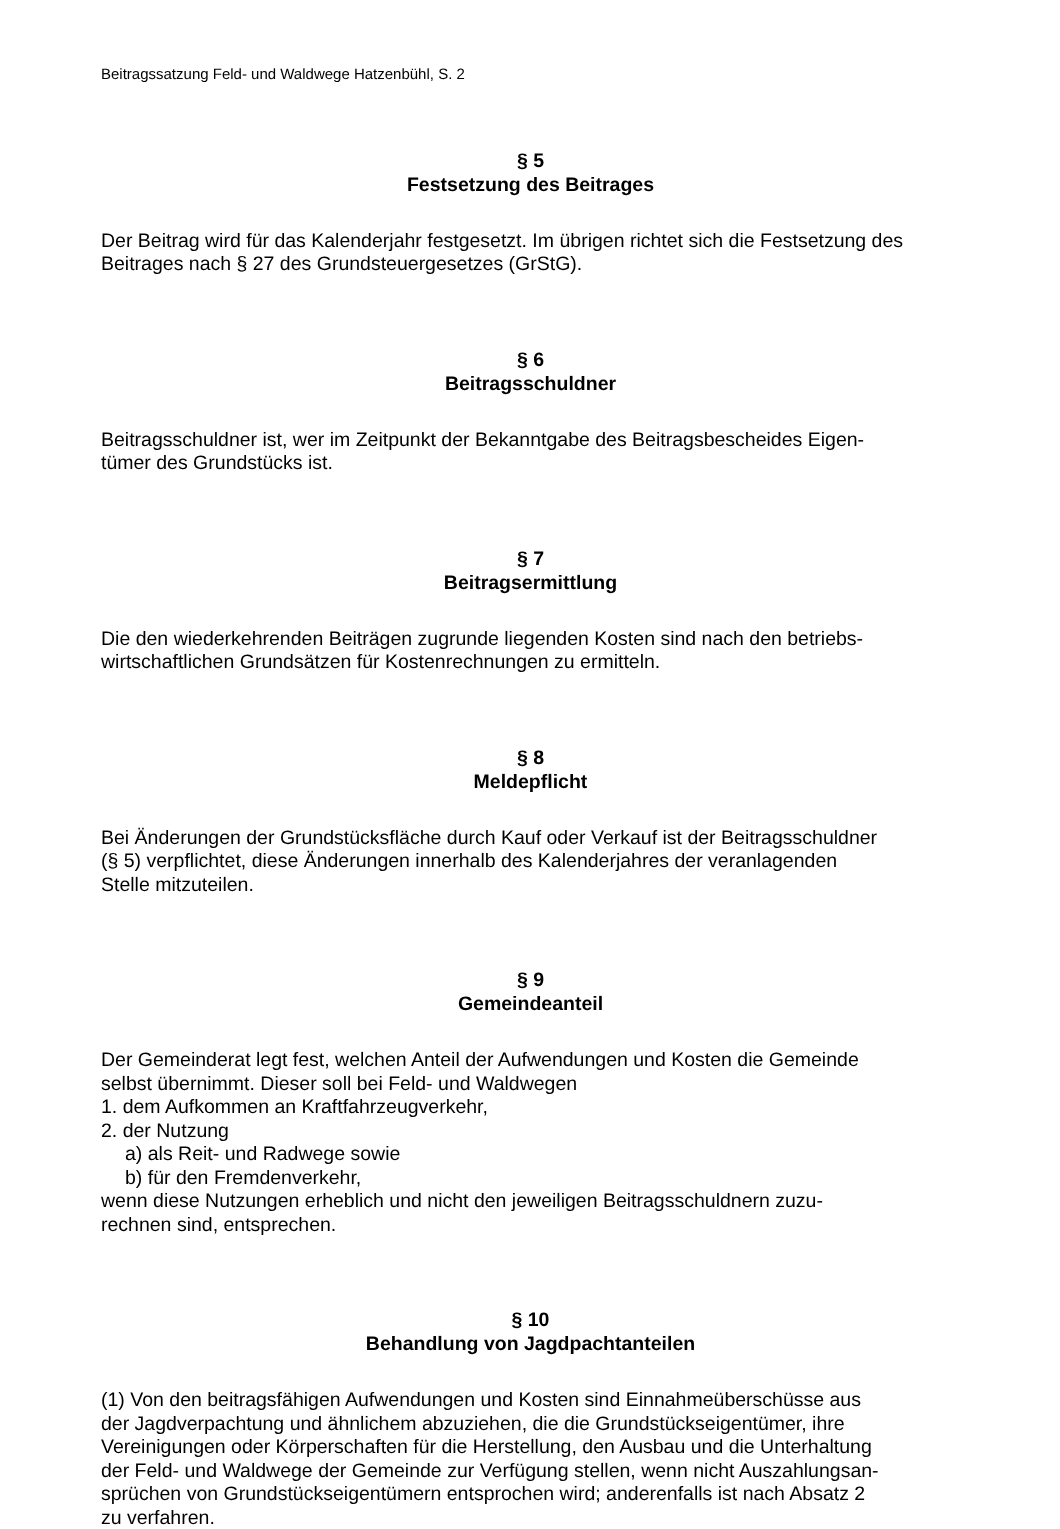Beitragssatzung Feld- und Waldwege Hatzenbühl, S. 2
§ 5
Festsetzung des Beitrages
Der Beitrag wird für das Kalenderjahr festgesetzt. Im übrigen richtet sich die Festsetzung des Beitrages nach § 27 des Grundsteuergesetzes (GrStG).
§ 6
Beitragsschuldner
Beitragsschuldner ist, wer im Zeitpunkt der Bekanntgabe des Beitragsbescheides Eigen-
tümer des Grundstücks ist.
§ 7
Beitragsermittlung
Die den wiederkehrenden Beiträgen zugrunde liegenden Kosten sind nach den betriebs-
wirtschaftlichen Grundsätzen für Kostenrechnungen zu ermitteln.
§ 8
Meldepflicht
Bei Änderungen der Grundstücksfläche durch Kauf oder Verkauf ist der Beitragsschuldner
(§ 5) verpflichtet, diese Änderungen innerhalb des Kalenderjahres der veranlagenden
Stelle mitzuteilen.
§ 9
Gemeindeanteil
Der Gemeinderat legt fest, welchen Anteil der Aufwendungen und Kosten die Gemeinde
selbst übernimmt. Dieser soll bei Feld- und Waldwegen
1. dem Aufkommen an Kraftfahrzeugverkehr,
2. der Nutzung
a) als Reit- und Radwege sowie
b) für den Fremdenverkehr,
wenn diese Nutzungen erheblich und nicht den jeweiligen Beitragsschuldnern zuzu-
rechnen sind, entsprechen.
§ 10
Behandlung von Jagdpachtanteilen
(1) Von den beitragsfähigen Aufwendungen und Kosten sind Einnahmeüberschüsse aus
der Jagdverpachtung und ähnlichem abzuziehen, die die Grundstückseigentümer, ihre
Vereinigungen oder Körperschaften für die Herstellung, den Ausbau und die Unterhaltung
der Feld- und Waldwege der Gemeinde zur Verfügung stellen, wenn nicht Auszahlungsan-
sprüchen von Grundstückseigentümern entsprochen wird; anderenfalls ist nach Absatz 2
zu verfahren.